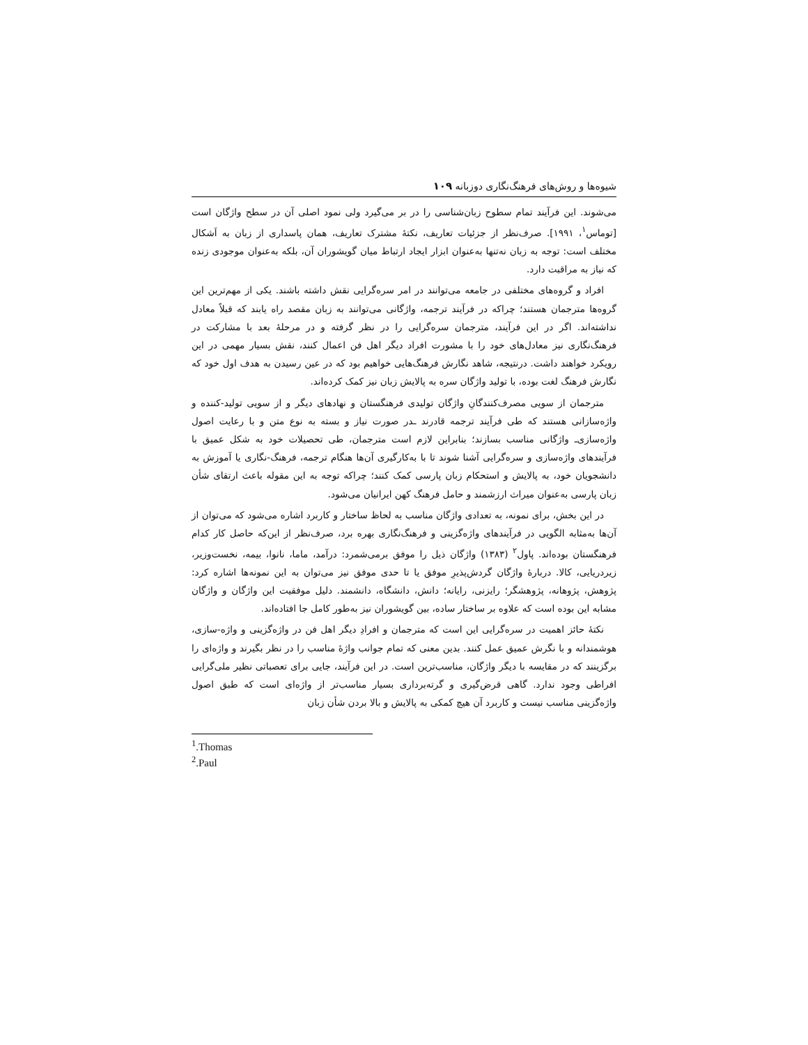شیوه‌ها و روش‌های فرهنگ‌نگاری دوزبانه ۱۰۹
می‌شوند. این فرآیند تمام سطوح زبان‌شناسی را در بر می‌گیرد ولی نمود اصلی آن در سطح واژگان است [توماس<sup>۱</sup>، ۱۹۹۱]. صرف‌نظر از جزئیات تعاریف، نکتهٔ مشترک تعاریف، همان پاسداری از زبان به اَشکال مختلف است: توجه به زبان نه‌تنها به‌عنوان ابزار ایجاد ارتباط میان گویشوران آن، بلکه به‌عنوان موجودی زنده که نیاز به مراقبت دارد.
افراد و گروه‌های مختلفی در جامعه می‌توانند در امر سره‌گرایی نقش داشته باشند. یکی از مهم‌ترین این گروه‌ها مترجمان هستند؛ چراکه در فرآیند ترجمه، واژگانی می‌توانند به زبان مقصد راه یابند که قبلاً معادل نداشته‌اند. اگر در این فرآیند، مترجمان سره‌گرایی را در نظر گرفته و در مرحلهٔ بعد با مشارکت در فرهنگ‌نگاری نیز معادل‌های خود را با مشورت افراد دیگر اهل فن اعمال کنند، نقش بسیار مهمی در این رویکرد خواهند داشت. درنتیجه، شاهد نگارش فرهنگ‌هایی خواهیم بود که در عین رسیدن به هدف اول خود که نگارش فرهنگ لغت بوده، با تولید واژگان سره به پالایش زبان نیز کمک کرده‌اند.
مترجمان از سویی مصرف‌کنندگانِ واژگان تولیدی فرهنگستان و نهادهای دیگر و از سویی تولید-کننده و واژه‌سازانی هستند که طی فرآیند ترجمه قادرند ـدر صورت نیاز و بسته به نوع متن و با رعایت اصول واژه‌سازی‌ـ واژگانی مناسب بسازند؛ بنابراین لازم است مترجمان، طی تحصیلات خود به شکل عمیق با فرآیندهای واژه‌سازی و سره‌گرایی آشنا شوند تا با به‌کارگیری آن‌ها هنگام ترجمه، فرهنگ-نگاری یا آموزش به دانشجویان خود، به پالایش و استحکام زبان پارسی کمک کنند؛ چراکه توجه به این مقوله باعث ارتقای شأن زبان پارسی به‌عنوان میراث ارزشمند و حامل فرهنگ کهن ایرانیان می‌شود.
در این بخش، برای نمونه، به تعدادی واژگان مناسب به لحاظ ساختار و کاربرد اشاره می‌شود که می‌توان از آن‌ها به‌مثابه الگویی در فرآیندهای واژه‌گزینی و فرهنگ‌نگاری بهره برد، صرف‌نظر از این‌که حاصل کار کدام فرهنگستان بوده‌اند. پاول<sup>۲</sup> (۱۳۸۳) واژگان ذیل را موفق برمی‌شمرد: درآمد، ماما، نانوا، بیمه، نخست‌وزیر، زیردریایی، کالا. دربارهٔ واژگان گردش‌پذیرِ موفق یا تا حدی موفق نیز می‌توان به این نمونه‌ها اشاره کرد: پژوهش، پژوهانه، پژوهشگر؛ رایزنی، رایانه؛ دانش، دانشگاه، دانشمند. دلیل موفقیت این واژگان و واژگان مشابه این بوده است که علاوه بر ساختار ساده، بین گویشوران نیز به‌طور کامل جا افتاده‌اند.
نکتهٔ حائز اهمیت در سره‌گرایی این است که مترجمان و افرادِ دیگر اهل فن در واژه‌گزینی و واژه-سازی، هوشمندانه و با نگرش عمیق عمل کنند. بدین معنی که تمام جوانب واژهٔ مناسب را در نظر بگیرند و واژه‌ای را برگزینند که در مقایسه با دیگر واژگان، مناسب‌ترین است. در این فرآیند، جایی برای تعصباتی نظیر ملی‌گرایی افراطی وجود ندارد. گاهی قرض‌گیری و گرته‌برداری بسیار مناسب‌تر از واژه‌ای است که طبق اصول واژه‌گزینی مناسب نیست و کاربرد آن هیچ کمکی به پالایش و بالا بردن شأن زبان
<sup>1</sup>.Thomas
<sup>2</sup>.Paul